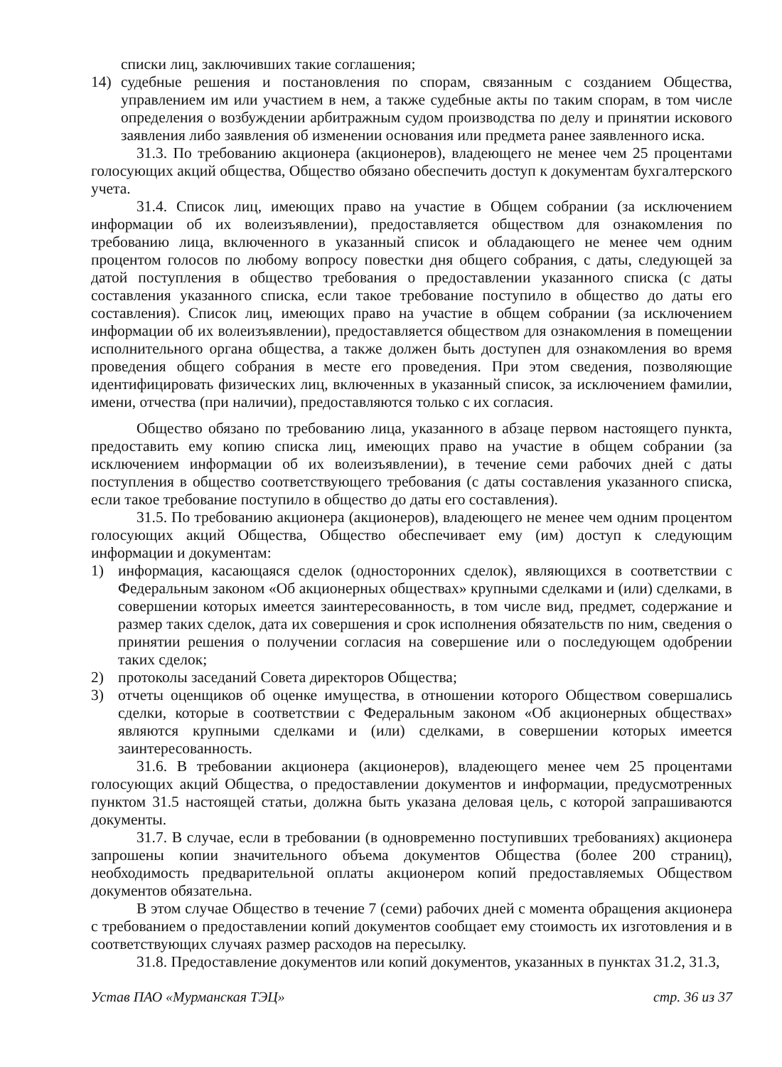списки лиц, заключивших такие соглашения;
14) судебные решения и постановления по спорам, связанным с созданием Общества, управлением им или участием в нем, а также судебные акты по таким спорам, в том числе определения о возбуждении арбитражным судом производства по делу и принятии искового заявления либо заявления об изменении основания или предмета ранее заявленного иска.
31.3. По требованию акционера (акционеров), владеющего не менее чем 25 процентами голосующих акций общества, Общество обязано обеспечить доступ к документам бухгалтерского учета.
31.4. Список лиц, имеющих право на участие в Общем собрании (за исключением информации об их волеизъявлении), предоставляется обществом для ознакомления по требованию лица, включенного в указанный список и обладающего не менее чем одним процентом голосов по любому вопросу повестки дня общего собрания, с даты, следующей за датой поступления в общество требования о предоставлении указанного списка (с даты составления указанного списка, если такое требование поступило в общество до даты его составления). Список лиц, имеющих право на участие в общем собрании (за исключением информации об их волеизъявлении), предоставляется обществом для ознакомления в помещении исполнительного органа общества, а также должен быть доступен для ознакомления во время проведения общего собрания в месте его проведения. При этом сведения, позволяющие идентифицировать физических лиц, включенных в указанный список, за исключением фамилии, имени, отчества (при наличии), предоставляются только с их согласия.
Общество обязано по требованию лица, указанного в абзаце первом настоящего пункта, предоставить ему копию списка лиц, имеющих право на участие в общем собрании (за исключением информации об их волеизъявлении), в течение семи рабочих дней с даты поступления в общество соответствующего требования (с даты составления указанного списка, если такое требование поступило в общество до даты его составления).
31.5. По требованию акционера (акционеров), владеющего не менее чем одним процентом голосующих акций Общества, Общество обеспечивает ему (им) доступ к следующим информации и документам:
1) информация, касающаяся сделок (односторонних сделок), являющихся в соответствии с Федеральным законом «Об акционерных обществах» крупными сделками и (или) сделками, в совершении которых имеется заинтересованность, в том числе вид, предмет, содержание и размер таких сделок, дата их совершения и срок исполнения обязательств по ним, сведения о принятии решения о получении согласия на совершение или о последующем одобрении таких сделок;
2) протоколы заседаний Совета директоров Общества;
3) отчеты оценщиков об оценке имущества, в отношении которого Обществом совершались сделки, которые в соответствии с Федеральным законом «Об акционерных обществах» являются крупными сделками и (или) сделками, в совершении которых имеется заинтересованность.
31.6. В требовании акционера (акционеров), владеющего менее чем 25 процентами голосующих акций Общества, о предоставлении документов и информации, предусмотренных пунктом 31.5 настоящей статьи, должна быть указана деловая цель, с которой запрашиваются документы.
31.7. В случае, если в требовании (в одновременно поступивших требованиях) акционера запрошены копии значительного объема документов Общества (более 200 страниц), необходимость предварительной оплаты акционером копий предоставляемых Обществом документов обязательна.
В этом случае Общество в течение 7 (семи) рабочих дней с момента обращения акционера с требованием о предоставлении копий документов сообщает ему стоимость их изготовления и в соответствующих случаях размер расходов на пересылку.
31.8. Предоставление документов или копий документов, указанных в пунктах 31.2, 31.3,
Устав ПАО «Мурманская ТЭЦ» стр. 36 из 37